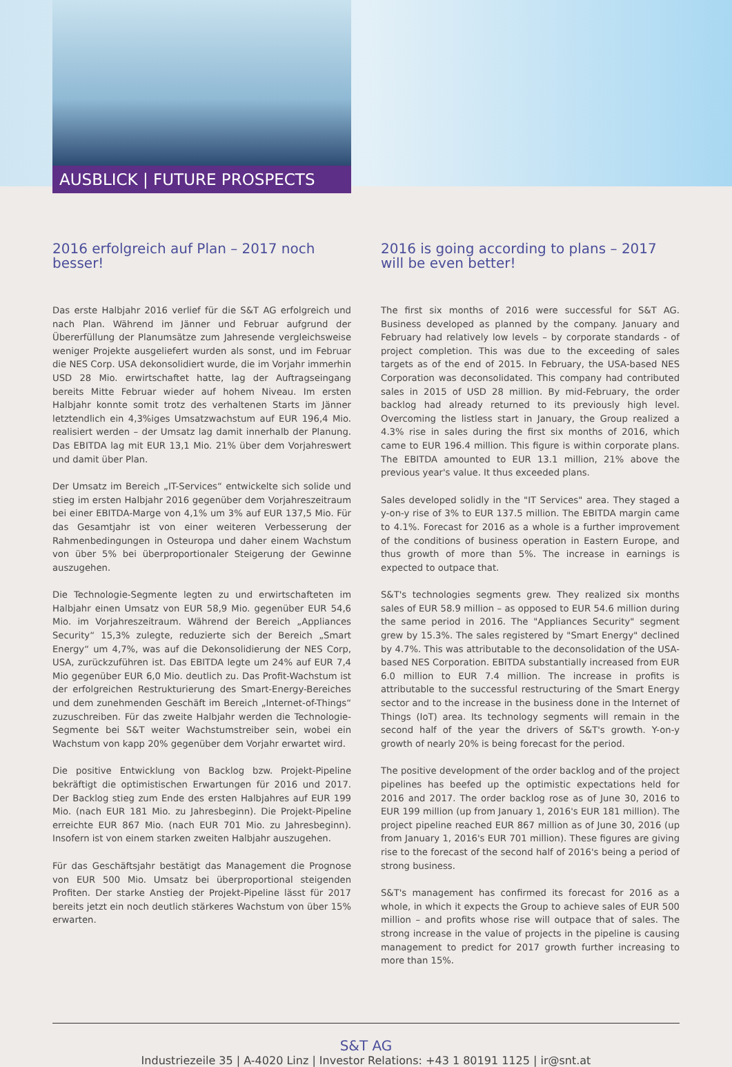AUSBLICK | FUTURE PROSPECTS
2016 erfolgreich auf Plan – 2017 noch besser!
Das erste Halbjahr 2016 verlief für die S&T AG erfolgreich und nach Plan. Während im Jänner und Februar aufgrund der Übererfüllung der Planumsätze zum Jahresende vergleichsweise weniger Projekte ausgeliefert wurden als sonst, und im Februar die NES Corp. USA dekonsolidiert wurde, die im Vorjahr immerhin USD 28 Mio. erwirtschaftet hatte, lag der Auftragseingang bereits Mitte Februar wieder auf hohem Niveau. Im ersten Halbjahr konnte somit trotz des verhaltenen Starts im Jänner letztendlich ein 4,3%iges Umsatzwachstum auf EUR 196,4 Mio. realisiert werden – der Umsatz lag damit innerhalb der Planung. Das EBITDA lag mit EUR 13,1 Mio. 21% über dem Vorjahreswert und damit über Plan.
Der Umsatz im Bereich „IT-Services“ entwickelte sich solide und stieg im ersten Halbjahr 2016 gegenüber dem Vorjahreszeitraum bei einer EBITDA-Marge von 4,1% um 3% auf EUR 137,5 Mio. Für das Gesamtjahr ist von einer weiteren Verbesserung der Rahmenbedingungen in Osteuropa und daher einem Wachstum von über 5% bei überproportionaler Steigerung der Gewinne auszugehen.
Die Technologie-Segmente legten zu und erwirtschafteten im Halbjahr einen Umsatz von EUR 58,9 Mio. gegenüber EUR 54,6 Mio. im Vorjahreszeitraum. Während der Bereich „Appliances Security“ 15,3% zulegte, reduzierte sich der Bereich „Smart Energy“ um 4,7%, was auf die Dekonsolidierung der NES Corp, USA, zurückzuführen ist. Das EBITDA legte um 24% auf EUR 7,4 Mio gegenüber EUR 6,0 Mio. deutlich zu. Das Profit-Wachstum ist der erfolgreichen Restrukturierung des Smart-Energy-Bereiches und dem zunehmenden Geschäft im Bereich „Internet-of-Things“ zuzuschreiben. Für das zweite Halbjahr werden die Technologie-Segmente bei S&T weiter Wachstumstreiber sein, wobei ein Wachstum von kapp 20% gegenüber dem Vorjahr erwartet wird.
Die positive Entwicklung von Backlog bzw. Projekt-Pipeline bekräftigt die optimistischen Erwartungen für 2016 und 2017. Der Backlog stieg zum Ende des ersten Halbjahres auf EUR 199 Mio. (nach EUR 181 Mio. zu Jahresbeginn). Die Projekt-Pipeline erreichte EUR 867 Mio. (nach EUR 701 Mio. zu Jahresbeginn). Insofern ist von einem starken zweiten Halbjahr auszugehen.
Für das Geschäftsjahr bestätigt das Management die Prognose von EUR 500 Mio. Umsatz bei überproportional steigenden Profiten. Der starke Anstieg der Projekt-Pipeline lässt für 2017 bereits jetzt ein noch deutlich stärkeres Wachstum von über 15% erwarten.
2016 is going according to plans – 2017 will be even better!
The first six months of 2016 were successful for S&T AG. Business developed as planned by the company. January and February had relatively low levels – by corporate standards - of project completion. This was due to the exceeding of sales targets as of the end of 2015. In February, the USA-based NES Corporation was deconsolidated. This company had contributed sales in 2015 of USD 28 million. By mid-February, the order backlog had already returned to its previously high level. Overcoming the listless start in January, the Group realized a 4.3% rise in sales during the first six months of 2016, which came to EUR 196.4 million. This figure is within corporate plans. The EBITDA amounted to EUR 13.1 million, 21% above the previous year's value. It thus exceeded plans.
Sales developed solidly in the "IT Services" area. They staged a y-on-y rise of 3% to EUR 137.5 million. The EBITDA margin came to 4.1%. Forecast for 2016 as a whole is a further improvement of the conditions of business operation in Eastern Europe, and thus growth of more than 5%. The increase in earnings is expected to outpace that.
S&T's technologies segments grew. They realized six months sales of EUR 58.9 million – as opposed to EUR 54.6 million during the same period in 2016. The "Appliances Security" segment grew by 15.3%. The sales registered by "Smart Energy" declined by 4.7%. This was attributable to the deconsolidation of the USA-based NES Corporation. EBITDA substantially increased from EUR 6.0 million to EUR 7.4 million. The increase in profits is attributable to the successful restructuring of the Smart Energy sector and to the increase in the business done in the Internet of Things (IoT) area. Its technology segments will remain in the second half of the year the drivers of S&T's growth. Y-on-y growth of nearly 20% is being forecast for the period.
The positive development of the order backlog and of the project pipelines has beefed up the optimistic expectations held for 2016 and 2017. The order backlog rose as of June 30, 2016 to EUR 199 million (up from January 1, 2016's EUR 181 million). The project pipeline reached EUR 867 million as of June 30, 2016 (up from January 1, 2016's EUR 701 million). These figures are giving rise to the forecast of the second half of 2016's being a period of strong business.
S&T's management has confirmed its forecast for 2016 as a whole, in which it expects the Group to achieve sales of EUR 500 million – and profits whose rise will outpace that of sales. The strong increase in the value of projects in the pipeline is causing management to predict for 2017 growth further increasing to more than 15%.
S&T AG
Industriezeile 35 | A-4020 Linz | Investor Relations: +43 1 80191 1125 | ir@snt.at